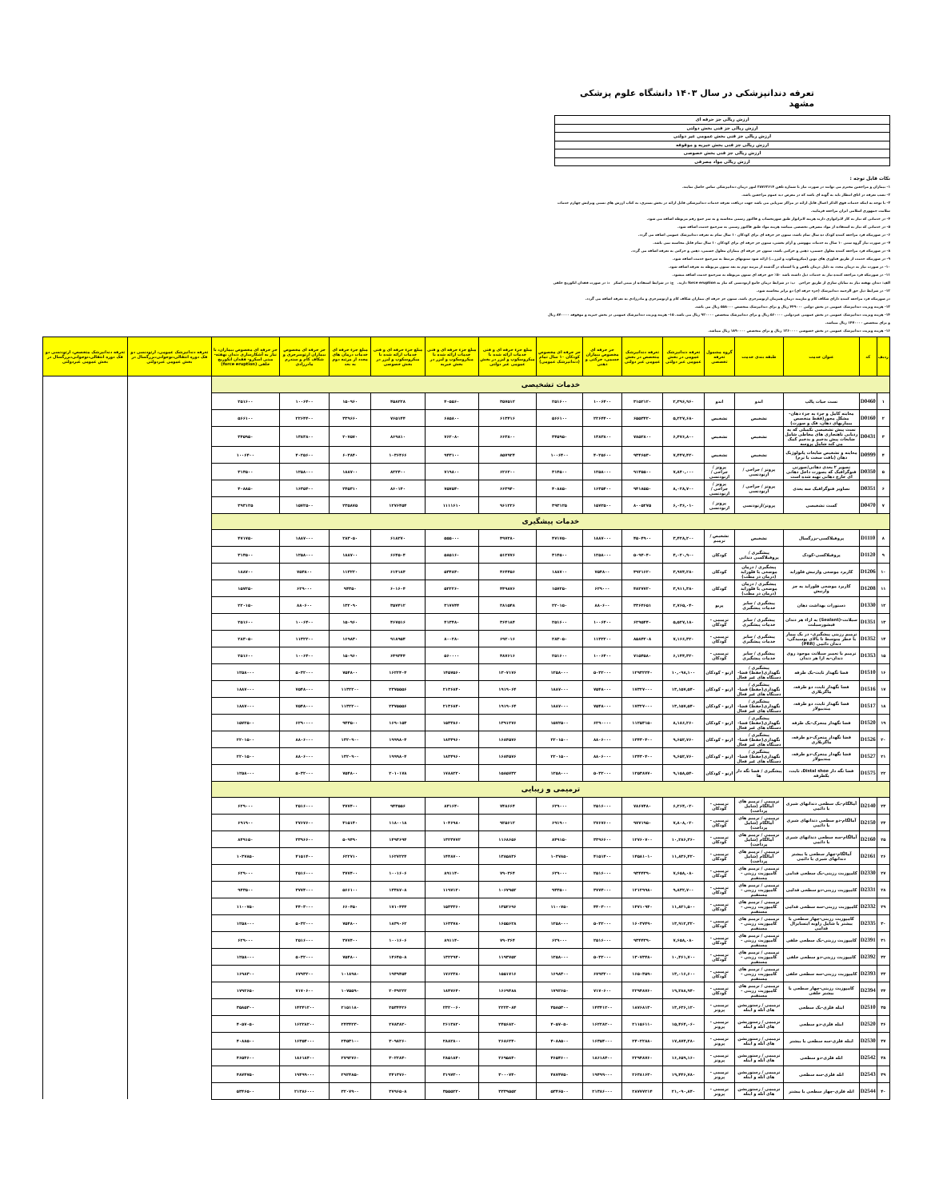تعرفه دندانپزشکی در سال ۱۴۰۳ دانشگاه علوم پزشکی مشهد
ارزش ریالی جز حرفه ای
ارزش ریالی جز فنی بخش دولتی
ارزش ریالی جز فنی بخش عمومی غیر دولتی
ارزش ریالی جز فنی بخش خیریه و موقوفه
ارزش ریالی جز فنی بخش خصوصی
ارزش ریالی مواد مصرفی
نکات قابل توجه :
۱- بیماران و مراجعین محترم می توانند در صورت نیاز با شماره تلفن ۳۸۷۶۳۶۱۴ امور درمان دندانپزشکی تماس حاصل نمایند.
۲- نصب تعرفه در اتاق انتظار باید به گونه ای باشد که در معرض دید عموم مراجعین باشد.
۳- با توجه به اینکه خدمات فوق الذکر اعمال قابل ارائه در مراکز سرپایی می باشد جهت دریافت تعرفه خدمات دندانپزشکی قابل ارائه در بخش بستری، به کتاب ارزش های نسبی ویرایش چهارم خدمات سلامت جمهوری اسلامی ایران مراجعه فرمایید.
۴- در خدماتی که نیاز به کار لابراتواری دارند هزینه لابراتوار طبق صورتحساب و فاکتور رسمی محاسبه و به سر جمع رقم مربوطه اضافه می شود.
۵- در خدماتی که نیاز به استفاده از مواد مصرفی تخصصی میباشد هزینه مواد طبق فاکتور رسمی به سرجمع خدمت اضافه شود.
۶- در صورتیکه فرد مراجعه کننده کودک ده سال تمام باشد، ستون جز حرفه ای برای کودکان ۱۰ سال تمام به تعرفه دندانپزشک عمومی اضافه می گردد.
۷- در صورت نیاز گروه سنی ۱۰ سال به خدمات بیهوشی و آرام بخشی، ستون جز حرفه ای برای کودکان ۱۰ سال تمام قابل محاسبه نمی باشد.
۸- در صورتیکه فرد مراجعه کننده معلول جسمی، ذهنی و حرکتی باشد، ستون جز حرفه ای بیماران معلول جسمی، ذهنی و حرکتی به تعرفه اضافه می گردد.
۹- در صورتیکه خدمت از طریق فناوری های نوین (میکروسکوپ و لیزر...) ارائه شود ستونهای مرتبط به سرجمع خدمت اضافه شود.
۱۰- در صورت نیاز به درمان مجدد به دلیل درمان ناقص و یا اشتباه در گذشته از مرتبه دوم به بعد ستون مربوطه به تعرفه اضافه شود.
۱۱- در صورتیکه فرد مراجعه کننده نیاز به خدمات ذیل داشته باشد ۵۰٪ حق حرفه ای ستون مربوطه به سرجمع خدمت اضافه میشود.
الف: دندان نهفته نیاز به نمایان سازی از طریق جراحی ب: در شرایط درمان جامع ارتودنسی که نیاز به force eruption دارند. ج: در شرایط استفاده از مینی اسکر د: در صورت فقدان انکوریج خلفی
۱۲- در شرایط ذیل حق الزحمه دندانپزشک (جزء حرفه ای) دو برابر محاسبه شود.
در صورتیکه فرد مراجعه کننده دارای شکاف کام و نیازمند درمان همزمان ارتوسرجری باشد. ستون جز حرفه ای بیماران شکاف کام و ارتوسرجری و مادرزادی به تعرفه اضافه می گردد.
۱۳- هزینه ویزیت دندانپزشک عمومی در بخش دولتی ۴۴۹۰۰۰ ریال و برای دندانپزشک متخصص ۵۵۸۰۰۰ ریال می باشد.
۱۴- هزینه ویزیت دندانپزشک عمومی در بخش عمومی غیردولتی ۵۶۰۰۰۰ ریال و برای دندانپزشک متخصص ۹۲۰۰۰۰ ریال می باشد. ۱۵- هزینه ویزیت دندانپزشک عمومی در بخش خیریه و موقوفه ۸۷۰۰۰۰ ریال و برای متخصص ۱۴۷۰۰۰۰ ریال میباشد.
۱۶- هزینه ویزیت دندانپزشک عمومی در بخش خصوصی ۱۲۶۰۰۰۰ ریال و برای متخصص ۱۸۹۰۰۰۰ ریال میباشد.
| ردیف | کد | عنوان خدمت | طبقه بندی خدمت | گروه مشمول تعرفه تخصصی | تعرفه دندانپزشک عمومی در بخش عمومی غیر دولتی | تعرفه دندانپزشک متخصص در بخش عمومی غیر دولتی | جز حرفه ای مخصوص بیماران جسمی، حرکتی و ذهنی | جز حرفه ای مخصوص کودکان ۱۰ سال تمام (دندانپزشک عمومی) | مبلغ جزء حرفه ای و فنی خدمات ارائه شده با میکروسکوپ و لیزر در بخش عمومی غیر دولتی | مبلغ جزء حرفه ای و فنی خدمات ارائه شده با میکروسکوپ و لیزر در بخش خیریه | مبلغ جزء حرفه ای و فنی خدمات ارائه شده با میکروسکوپ و لیزر در بخش خصوصی | مبلغ جزء حرفه ای خدمات درمان های مجدد از مرتبه دوم به بعد | جز حرفه ای مخصوص بیماران ارتوسرجری و شکاف کام و سندرم مادرزادی | جز حرفه ای مخصوص بیماران، با نیاز به آشکارسازی دندان نهفته- مینی اسکرو- فقدان انکوریج خلفی (force eruption) | تعرفه دندانپزشک عمومی، ارتودنسی دو فک دوره انتقالی،نوجوانی،بزرگسال در بخش عمومی غیردولتی | تعرفه دندانپزشک متخصص، ارتودنسی دو فک دوره انتقالی،نوجوانی،بزرگسال در بخش عمومی غیردولتی |
| --- | --- | --- | --- | --- | --- | --- | --- | --- | --- | --- | --- | --- | --- | --- | --- | --- |
| خدمات تشخیصی | | | | | | | | | | | | | | | | |
| ۱ | D0460 | تست حیات پالپ | اندو | اندو | ۲,۳۹۶,۹۶۰ | ۳۱۵۲۱۲۰ | ۱۰۰۶۴۰۰ | ۲۵۱۶۰۰ | ۳۵۷۵۱۲ | ۴۰۵۵۶۰ | ۴۵۸۲۲۸ | ۱۵۰۹۶۰ | ۱۰۰۶۴۰۰ | ۲۵۱۶۰۰ | | |
| ۲ | D0160 | معاینه کامل و جزء به جزء دهان-مشکل محور(فقط متخصص بیماریهای دهان، فک و صورت) | تشخیص | تشخیص | ۵,۲۲۷,۶۸۰ | ۶۵۵۳۴۲۰ | ۲۲۶۴۴۰۰ | ۵۶۶۱۰۰ | ۶۱۳۴۱۶ | ۶۸۵۸۰۰ | ۷۶۵۱۴۴ | ۳۳۹۶۶۰ | ۲۲۶۴۴۰۰ | ۵۶۶۱۰۰ | | |
| ۳ | D0431 | تست پیش تشخیصی تکمیلی که به ردیابی ناهنجاری های مخاطی شامل ضایعات پیش بدخیم و بدخیم کمک می کند شامل پروسه | تشخیص | تشخیص | ۶,۴۷۶,۸۰۰ | ۷۸۵۲۸۰۰ | ۱۳۸۳۸۰۰ | ۳۴۵۹۵۰ | ۶۶۳۸۰۰ | ۷۶۲۰۸۰ | ۸۶۹۸۱۰ | ۲۰۷۵۷۰ | ۱۳۸۳۸۰۰ | ۳۴۵۹۵۰ | | |
| ۴ | D0999 | معاینه و تشخیص ضایعات پاتولوژیک دهان (بافت سخت یا نرم) | تشخیص | تشخیص | ۷,۴۴۷,۴۲۰ | ۹۳۴۶۵۳۰ | ۴۰۲۵۶۰۰ | ۱۰۰۶۴۰۰ | ۸۵۷۹۲۴ | ۹۴۳۱۰۰ | ۱۰۳۶۴۶۶ | ۶۰۳۸۴۰ | ۴۰۲۵۶۰۰ | ۱۰۰۶۴۰۰ | | |
| ۵ | D0350 | تصویر ۲ بعدی دهانی/صورتی فتوگرافیک که بصورت داخل دهانی ای خارج دهانی تهیه شده است | پروتز / جراحی / ارتودنسی | پروتز / جراحی / ارتودنسی | ۷,۸۴۰,۰۰۰ | ۹۱۳۵۵۰۰ | ۱۲۵۸۰۰۰ | ۳۱۴۵۰۰ | ۶۲۶۲۰۰ | ۷۱۹۸۰۰ | ۸۲۲۴۰۰ | ۱۸۸۷۰۰ | ۱۲۵۸۰۰۰ | ۳۱۴۵۰۰ | | |
| ۶ | D0351 | تصاویر فتوگرافیک سه بعدی | پروتز / جراحی / ارتودنسی | پروتز / جراحی / ارتودنسی | ۸,۰۲۸,۷۰۰ | ۹۴۱۸۵۵۰ | ۱۶۳۵۴۰۰ | ۴۰۸۸۵۰ | ۶۶۳۹۴۰ | ۷۵۷۵۴۰ | ۸۶۰۱۴۰ | ۲۴۵۳۱۰ | ۱۶۳۵۴۰۰ | ۴۰۸۸۵۰ | | |
| ۷ | D0470 | کست تشخیصی | پروتز/ارتودنسی | پروتز / ارتودنسی | ۶,۰۳۶,۰۱۰ | ۸۰۰۵۲۷۵ | ۱۵۷۲۵۰۰ | ۳۹۳۱۲۵ | ۹۶۱۲۲۶ | ۱۱۱۱۶۱۰ | ۱۲۷۶۴۵۴ | ۲۳۵۸۷۵ | ۱۵۷۲۵۰۰ | ۳۹۳۱۲۵ | | |
| خدمات پیشگیری | | | | | | | | | | | | | | | | |
| ۸ | D1110 | پروفیلاکسی-بزرگسال | تشخیص | تشخیص / ترمیم | ۳,۴۲۸,۲۰۰ | ۴۵۰۴۹۰۰ | ۱۸۸۷۰۰۰ | ۴۷۱۷۵۰ | ۴۹۷۲۸۰ | ۵۵۵۰۰۰ | ۶۱۸۲۷۰ | ۲۸۳۰۵۰ | ۱۸۸۷۰۰۰ | ۴۷۱۷۵۰ | | |
| ۹ | D1120 | پروفیلاکسی-کودک | پیشگیری / پروفیلاکسی دندانی | کودکان | ۴,۰۲۰,۹۰۰ | ۵۰۹۴۰۴۰ | ۱۲۵۸۰۰۰ | ۳۱۴۵۰۰ | ۵۱۲۷۷۶ | ۵۸۵۱۶۰ | ۶۶۴۵۰۴ | ۱۸۸۷۰۰ | ۱۲۵۸۰۰۰ | ۳۱۴۵۰۰ | | |
| ۱۰ | D1206 | کاربرد موضعی وارنیش فلوراید | پیشگیری / درمان موضعی با فلوراید (درمان در مطب) | کودکان | ۳,۹۷۴,۲۸۰ | ۴۹۲۱۶۲۰ | ۷۵۴۸۰۰ | ۱۸۸۷۰۰ | ۴۶۴۴۵۶ | ۵۳۴۸۴۰ | ۶۱۴۱۸۴ | ۱۱۳۲۲۰ | ۷۵۴۸۰۰ | ۱۸۸۷۰۰ | | |
| ۱۱ | D1208 | کاربرد موضعی فلوراید به جز وارنیش | پیشگیری / درمان موضعی با فلوراید (درمان در مطب) | کودکان | ۳,۹۱۱,۳۸۰ | ۴۸۲۷۷۲۰ | ۶۲۹۰۰۰ | ۱۵۷۲۵۰ | ۴۴۹۸۷۶ | ۵۲۲۲۶۰ | ۶۰۱۶۰۴ | ۹۴۳۵۰ | ۶۲۹۰۰۰ | ۱۵۷۲۵۰ | | |
| ۱۲ | D1330 | دستورات بهداشت دهان | پیشگیری / سایر خدمات پیشگیری | پریو | ۲,۷۶۵,۰۴۰ | ۳۳۶۴۶۵۱ | ۸۸۰۶۰۰ | ۲۲۰۱۵۰ | ۲۸۱۵۴۸ | ۳۱۷۷۴۴ | ۳۵۷۴۱۲ | ۱۳۲۰۹۰ | ۸۸۰۶۰۰ | ۲۲۰۱۵۰ | | |
| ۱۳ | D1351 | سیلانت-(Sealant) به ازاء هر دندان فیشورسیلنت | پیشگیری / سایر خدمات پیشگیری | ترمیمی - کودکان | ۵,۵۲۷,۱۸۰ | ۶۲۹۵۴۴۰ | ۱۰۰۶۴۰۰ | ۲۵۱۶۰۰ | ۳۶۴۱۸۴ | ۴۱۳۴۸۰ | ۴۶۷۵۱۶ | ۱۵۰۹۶۰ | ۱۰۰۶۴۰۰ | ۲۵۱۶۰۰ | | |
| ۱۴ | D1352 | ترمیم رزینی پیشگیری- در یک بیمار با خطر متوسط تا بالای پوسیدگی-دندان دائمی (PRR) | پیشگیری / سایر خدمات پیشگیری | ترمیمی - کودکان | ۷,۱۶۶,۳۲۰ | ۸۵۸۴۲۰۸ | ۱۱۳۲۲۰۰ | ۲۸۳۰۵۰ | ۶۹۲۰۱۶ | ۸۰۰۲۸۰ | ۹۱۸۹۵۴ | ۱۶۹۸۳۰ | ۱۱۳۲۲۰۰ | ۲۸۳۰۵۰ | | |
| ۱۵ | D1353 | ترمیم یا تعمیر سیلانت موجود روی دندان-به ازا هر دندان | پیشگیری / سایر خدمات پیشگیری | ترمیمی - کودکان | ۶,۱۴۴,۳۲۰ | ۷۱۵۴۵۸۰ | ۱۰۰۶۴۰۰ | ۲۵۱۶۰۰ | ۴۸۷۶۱۶ | ۵۶۰۰۰۰ | ۶۴۹۳۴۴ | ۱۵۰۹۶۰ | ۱۰۰۶۴۰۰ | ۲۵۱۶۰۰ | | |
| ۱۶ | D1510 | فضا نگهدار ثابت-یک طرفه | پیشگیری / نگهداری(حفظ) فضا- دستگاه های غیر فعال | ارتو - کودکان | ۱۰,۰۹۸,۱۰۰ | ۱۲۹۳۲۲۴۰ | ۵۰۳۲۰۰۰ | ۱۲۵۸۰۰۰ | ۱۳۰۷۱۷۶ | ۱۴۵۷۵۶۰ | ۱۶۲۲۴۰۴ | ۷۵۴۸۰۰ | ۵۰۳۲۰۰۰ | ۱۲۵۸۰۰۰ | | |
| ۱۷ | D1516 | فضا نگهدار ثابت، دو طرفه، ماگزیلاری | پیشگیری / نگهداری(حفظ) فضا- دستگاه های غیر فعال | ارتو - کودکان | ۱۳,۱۵۷,۵۴۰ | ۱۷۳۲۷۰۰۰ | ۷۵۴۸۰۰۰ | ۱۸۸۷۰۰۰ | ۱۹۱۹۰۶۴ | ۲۱۳۶۸۴۰ | ۲۳۷۵۵۵۶ | ۱۱۳۲۲۰۰ | ۷۵۴۸۰۰۰ | ۱۸۸۷۰۰۰ | | |
| ۱۸ | D1517 | فضا نگهدار ثابت، دو طرفه، مندیبولار | پیشگیری / نگهداری(حفظ) فضا- دستگاه های غیر فعال | ارتو - کودکان | ۱۳,۱۵۷,۵۴۰ | ۱۷۳۲۷۰۰۰ | ۷۵۴۸۰۰۰ | ۱۸۸۷۰۰۰ | ۱۹۱۹۰۶۴ | ۲۱۳۶۸۴۰ | ۲۳۷۵۵۵۶ | ۱۱۳۲۲۰۰ | ۷۵۴۸۰۰۰ | ۱۸۸۷۰۰۰ | | |
| ۱۹ | D1520 | فضا نگهدار متحرک-یک طرفه | پیشگیری / نگهداری(حفظ) فضا- دستگاه های غیر فعال | ارتو - کودکان | ۸,۱۸۶,۲۶۰ | ۱۱۲۵۳۱۵۰ | ۶۲۹۰۰۰۰ | ۱۵۷۲۵۰۰ | ۱۳۹۱۲۷۶ | ۱۵۳۳۸۶۰ | ۱۶۹۰۱۵۴ | ۹۴۳۵۰۰ | ۶۲۹۰۰۰۰ | ۱۵۷۲۵۰۰ | | |
| ۲۰ | D1526 | فضا نگهدار متحرک-دو طرفه، ماگزیلاری | پیشگیری / نگهداری(حفظ) فضا- دستگاه های غیر فعال | ارتو - کودکان | ۹,۶۵۲,۷۶۰ | ۱۳۴۳۰۴۰۰ | ۸۸۰۶۰۰۰ | ۲۲۰۱۵۰۰ | ۱۶۸۴۵۷۶ | ۱۸۳۴۹۶۰ | ۱۹۹۹۸۰۴ | ۱۳۲۰۹۰۰ | ۸۸۰۶۰۰۰ | ۲۲۰۱۵۰۰ | | |
| ۲۱ | D1527 | فضا نگهدار متحرک-دو طرفه، مندیبولار | پیشگیری / نگهداری(حفظ) فضا- دستگاه های غیر فعال | ارتو - کودکان | ۹,۶۵۲,۷۶۰ | ۱۳۴۳۰۴۰۰ | ۸۸۰۶۰۰۰ | ۲۲۰۱۵۰۰ | ۱۶۸۴۵۷۶ | ۱۸۳۴۹۶۰ | ۱۹۹۹۸۰۴ | ۱۳۲۰۹۰۰ | ۸۸۰۶۰۰۰ | ۲۲۰۱۵۰۰ | | |
| ۲۲ | D1575 | فضا نگه دار Distal shoe، ثابت، یکطرفه | پیشگیری / فضا نگه دار ها | ارتو - کودکان | ۹,۱۵۸,۵۴۰ | ۱۲۵۳۸۷۷۰ | ۵۰۳۲۰۰۰ | ۱۲۵۸۰۰۰ | ۱۵۸۵۷۳۲ | ۱۷۸۸۲۲۰ | ۲۰۱۰۱۷۸ | ۷۵۴۸۰۰ | ۵۰۳۲۰۰۰ | ۱۲۵۸۰۰۰ | | |
| ترمیمی و زیبایی | | | | | | | | | | | | | | | | |
| ۲۳ | D2140 | آمالگام-یک سطحی دندانهای شیری یا دائمی | ترمیمی / ترمیم های آمالگام (شامل پرداخت) | ترمیمی - کودکان | ۶,۲۶۴,۰۲۰ | ۷۸۶۷۴۸۰ | ۲۵۱۶۰۰۰ | ۶۲۹۰۰۰ | ۷۴۸۶۶۴ | ۸۴۱۶۴۰ | ۹۴۳۵۵۶ | ۳۷۷۴۰۰ | ۲۵۱۶۰۰۰ | ۶۲۹۰۰۰ | | |
| ۲۴ | D2150 | آمالگام-دو سطحی دندانهای شیری یا دائمی | ترمیمی / ترمیم های آمالگام (شامل پرداخت) | ترمیمی - کودکان | ۷,۸۰۸,۰۲۰ | ۹۷۷۱۹۵۰ | ۲۷۶۷۶۰۰ | ۶۹۱۹۰۰ | ۹۲۵۶۱۲ | ۱۰۴۶۹۸۰ | ۱۱۸۰۰۱۸ | ۴۱۵۱۴۰ | ۲۷۶۷۶۰۰ | ۶۹۱۹۰۰ | | |
| ۲۵ | D2160 | آمالگام-سه سطحی دندانهای شیری یا دائمی | ترمیمی / ترمیم های آمالگام (شامل پرداخت) | ترمیمی - کودکان | ۱۰,۲۸۶,۳۶۰ | ۱۲۷۶۰۷۰۰ | ۳۳۹۶۶۰۰ | ۸۴۹۱۵۰ | ۱۱۶۸۶۵۶ | ۱۳۲۳۷۷۲ | ۱۴۹۳۶۹۴ | ۵۰۹۴۹۰ | ۳۳۹۶۶۰۰ | ۸۴۹۱۵۰ | | |
| ۲۶ | D2161 | آمالگام-چهار سطحی یا بیشتر دندانهای شیری یا دائمی | ترمیمی / ترمیم های آمالگام (شامل پرداخت) | ترمیمی - کودکان | ۱۱,۸۳۶,۴۲۰ | ۱۴۵۸۱۰۱۰ | ۴۱۵۱۴۰۰ | ۱۰۳۷۸۵۰ | ۱۳۸۵۸۳۶ | ۱۴۴۸۷۰۰ | ۱۶۲۷۲۲۴ | ۶۲۲۷۱۰ | ۴۱۵۱۴۰۰ | ۱۰۳۷۸۵۰ | | |
| ۲۷ | D2330 | کامپوزیت رزینی-یک سطحی قدامی | ترمیمی / ترمیم های کامپوزیت رزینی - مستقیم | ترمیمی - کودکان | ۷,۶۵۸,۰۸۰ | ۹۳۴۴۳۹۰ | ۲۵۱۶۰۰۰ | ۶۲۹۰۰۰ | ۷۹۰۳۶۴ | ۸۹۱۱۴۰ | ۱۰۰۱۶۰۶ | ۳۷۷۴۰۰ | ۲۵۱۶۰۰۰ | ۶۲۹۰۰۰ | | |
| ۲۸ | D2331 | کامپوزیت رزینی-دو سطحی قدامی | ترمیمی / ترمیم های کامپوزیت رزینی - مستقیم | ترمیمی - کودکان | ۹,۸۳۲,۷۰۰ | ۱۲۱۲۹۹۸۰ | ۳۷۷۴۰۰۰ | ۹۴۳۵۰۰ | ۱۰۶۷۹۵۲ | ۱۱۹۷۱۲۰ | ۱۳۳۸۷۰۸ | ۵۶۶۱۰۰ | ۳۷۷۴۰۰۰ | ۹۴۳۵۰۰ | | |
| ۲۹ | D2332 | کامپوزیت رزینی-سه سطحی قدامی | ترمیمی / ترمیم های کامپوزیت رزینی - مستقیم | ترمیمی - کودکان | ۱۱,۸۲۱,۵۰۰ | ۱۴۷۱۰۹۴۰ | ۴۴۰۳۰۰۰ | ۱۱۰۰۷۵۰ | ۱۳۵۲۶۹۶ | ۱۵۳۳۳۶۰ | ۱۷۱۰۴۴۴ | ۶۶۰۴۵۰ | ۴۴۰۳۰۰۰ | ۱۱۰۰۷۵۰ | | |
| ۳۰ | D2335 | کامپوزیت رزینی-چهار سطحی یا بیشتر یا شامل زاویه اینسایزال قدامی | ترمیمی / ترمیم های کامپوزیت رزینی - مستقیم | ترمیمی - کودکان | ۱۳,۹۱۲,۳۲۰ | ۱۶۰۳۷۴۹۰ | ۵۰۳۲۰۰۰ | ۱۲۵۸۰۰۰ | ۱۶۵۵۶۲۸ | ۱۶۳۳۷۸۰ | ۱۸۳۹۰۶۲ | ۷۵۴۸۰۰ | ۵۰۳۲۰۰۰ | ۱۲۵۸۰۰۰ | | |
| ۳۱ | D2391 | کامپوزیت رزینی-یک سطحی خلفی | ترمیمی / ترمیم های کامپوزیت رزینی - مستقیم | ترمیمی - کودکان | ۷,۶۵۸,۰۸۰ | ۹۳۴۴۳۹۰ | ۲۵۱۶۰۰۰ | ۶۲۹۰۰۰ | ۷۹۰۳۶۴ | ۸۹۱۱۴۰ | ۱۰۰۱۶۰۶ | ۳۷۷۴۰۰ | ۲۵۱۶۰۰۰ | ۶۲۹۰۰۰ | | |
| ۳۲ | D2392 | کامپوزیت رزینی-دو سطحی خلفی | ترمیمی / ترمیم های کامپوزیت رزینی - مستقیم | ترمیمی - کودکان | ۱۰,۴۶۱,۷۰۰ | ۱۳۰۷۳۴۸۰ | ۵۰۳۲۰۰۰ | ۱۲۵۸۰۰۰ | ۱۱۹۳۷۵۲ | ۱۳۲۲۹۴۰ | ۱۴۶۴۵۰۸ | ۷۵۴۸۰۰ | ۵۰۳۲۰۰۰ | ۱۲۵۸۰۰۰ | | |
| ۳۳ | D2393 | کامپوزیت رزینی-سه سطحی خلفی | ترمیمی / ترمیم های کامپوزیت رزینی - مستقیم | ترمیمی - کودکان | ۱۳,۰۱۶,۶۰۰ | ۱۶۵۰۳۵۹۰ | ۶۷۹۳۲۰۰ | ۱۶۹۸۳۰۰ | ۱۵۵۱۷۱۶ | ۱۷۶۲۳۸۰ | ۱۹۴۹۴۵۴ | ۱۰۱۸۹۸۰ | ۶۷۹۳۲۰۰ | ۱۶۹۸۳۰۰ | | |
| ۳۴ | D2394 | کامپوزیت رزینی-چهار سطحی یا بیشتر خلفی | ترمیمی / ترمیم های کامپوزیت رزینی - مستقیم | ترمیمی - کودکان | ۱۹,۲۸۸,۹۴۰ | ۲۲۹۴۸۷۶۰ | ۷۱۷۰۶۰۰ | ۱۷۹۲۶۵۰ | ۱۶۶۹۴۸۸ | ۱۸۴۷۶۴۰ | ۲۰۴۹۲۲۲ | ۱۰۷۵۵۹۰ | ۷۱۷۰۶۰۰ | ۱۷۹۲۶۵۰ | | |
| ۳۵ | D2510 | اینله فلزی-یک سطحی | ترمیمی / رستوریشن های آنله و اینله | ترمیمی - پروتز | ۱۳,۶۳۶,۱۲۰ | ۱۸۷۶۸۱۳۰ | ۱۴۳۴۱۲۰۰ | ۳۵۸۵۳۰۰ | ۲۲۲۳۰۸۴ | ۲۳۲۰۰۶۰ | ۲۵۳۴۴۲۶ | ۲۱۵۱۱۸۰ | ۱۴۳۴۱۲۰۰ | ۳۵۸۵۳۰۰ | | |
| ۳۶ | D2520 | اینله فلزی-دو سطحی | ترمیمی / رستوریشن های آنله و اینله | ترمیمی - پروتز | ۱۵,۴۶۴,۰۶۰ | ۲۱۱۵۶۱۱۰ | ۱۶۲۲۸۲۰۰ | ۴۰۵۷۰۵۰ | ۲۴۵۶۸۲۰ | ۲۶۱۳۸۲۰ | ۲۷۸۳۸۲۰ | ۲۴۳۴۲۳۰ | ۱۶۲۲۸۲۰۰ | ۴۰۵۷۰۵۰ | | |
| ۳۷ | D2530 | اینله فلزی-سه سطحی یا بیشتر | ترمیمی / رستوریشن های آنله و اینله | ترمیمی - پروتز | ۱۷,۸۷۴,۲۸۰ | ۲۴۰۲۲۸۸۰ | ۱۶۳۵۴۰۰۰ | ۴۰۸۸۵۰۰ | ۲۶۸۶۲۴۰ | ۲۸۸۲۸۰۰ | ۳۰۹۸۲۶۰ | ۲۴۵۳۱۰۰ | ۱۶۳۵۴۰۰۰ | ۴۰۸۸۵۰۰ | | |
| ۳۸ | D2542 | انله فلزی-دو سطحی | ترمیمی / رستوریشن های آنله و اینله | ترمیمی - پروتز | ۱۶,۶۵۹,۱۶۰ | ۲۲۹۴۸۷۶۰ | ۱۸۶۱۸۴۰۰ | ۴۶۵۴۶۰۰ | ۲۶۹۵۸۴۰ | ۲۸۵۱۸۴۰ | ۳۰۲۲۸۴۰ | ۲۷۹۲۷۶۰ | ۱۸۶۱۸۴۰۰ | ۴۶۵۴۶۰۰ | | |
| ۳۹ | D2543 | انله فلزی-سه سطحی | ترمیمی / رستوریشن های آنله و اینله | ترمیمی - پروتز | ۱۹,۴۴۶,۷۸۰ | ۲۶۳۸۱۶۳۰ | ۱۹۴۹۹۰۰۰ | ۴۸۷۴۷۵۰ | ۳۰۰۰۷۴۰ | ۳۱۹۷۳۰۰ | ۳۴۱۳۷۶۰ | ۲۹۲۴۸۵۰ | ۱۹۴۹۹۰۰۰ | ۴۸۷۴۷۵۰ | | |
| ۴۰ | D2544 | انله فلزی-چهار سطحی یا بیشتر | ترمیمی / رستوریشن های آنله و اینله | ترمیمی - پروتز | ۲۱,۰۹۰,۸۴۰ | ۲۸۷۷۷۲۱۴ | ۲۱۳۸۶۰۰۰ | ۵۳۴۶۵۰۰ | ۳۳۳۹۵۵۲ | ۳۵۵۵۲۲۰ | ۳۷۹۶۵۰۸ | ۳۲۰۷۹۰۰ | ۲۱۳۸۶۰۰۰ | ۵۳۴۶۵۰۰ | | |